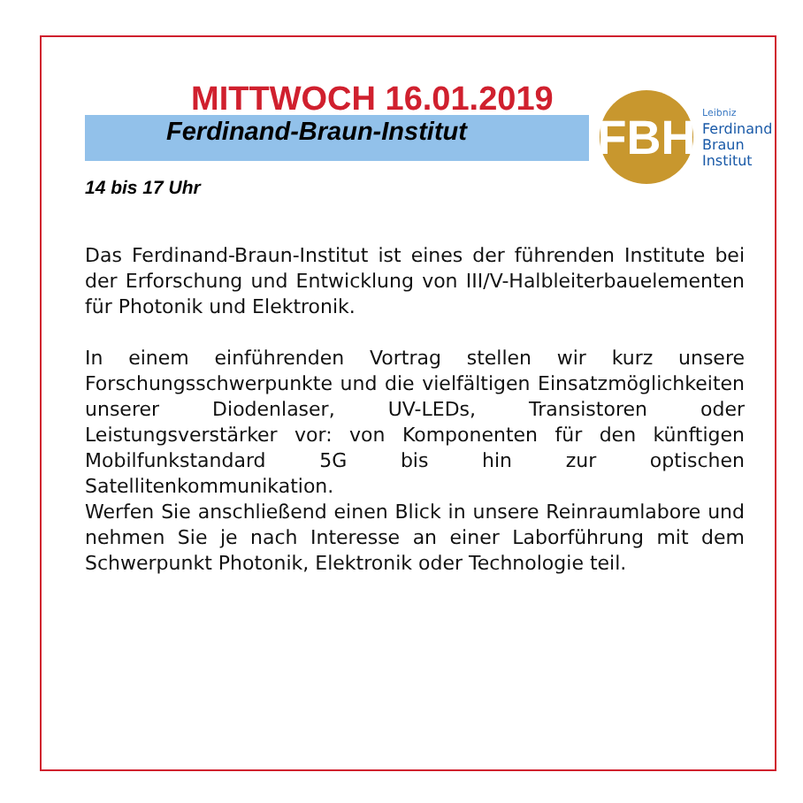MITTWOCH 16.01.2019
Ferdinand-Braun-Institut
14 bis 17 Uhr
Das Ferdinand-Braun-Institut ist eines der führenden Institute bei der Erforschung und Entwicklung von III/V-Halbleiterbauelementen für Photonik und Elektronik.
In einem einführenden Vortrag stellen wir kurz unsere Forschungsschwerpunkte und die vielfältigen Einsatz­möglichkeiten unserer Diodenlaser, UV-LEDs, Transistoren oder Leistungsverstärker vor: von Komponenten für den künftigen Mobilfunkstandard 5G bis hin zur optischen Satellitenkommunikation.
Werfen Sie anschließend einen Blick in unsere Reinraum­labore und nehmen Sie je nach Interesse an einer Laborführung mit dem Schwerpunkt Photonik, Elektronik oder Technologie teil.
FBH
Leibniz
Ferdinand
Braun
Institut